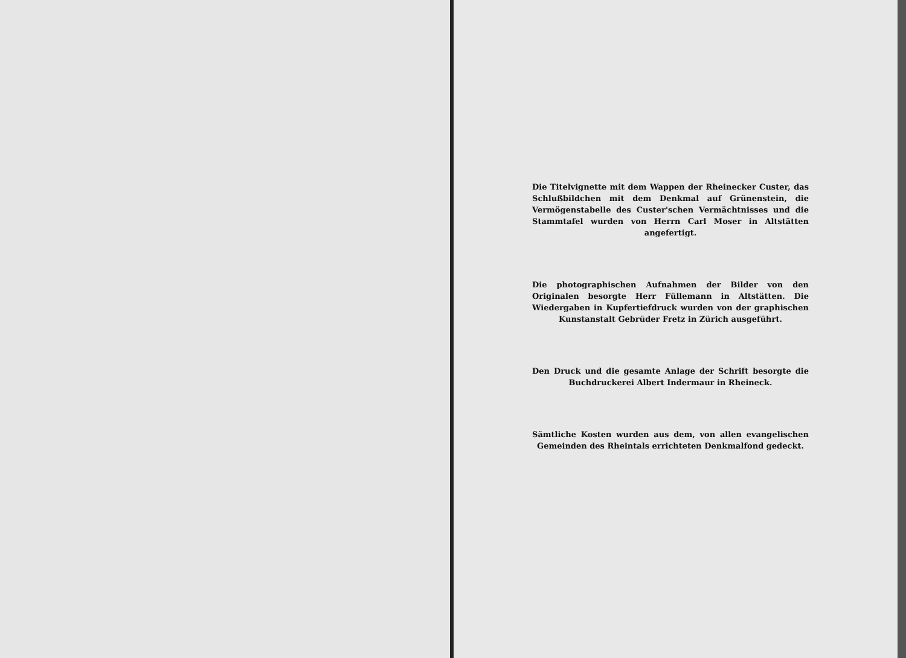Die Titelvignette mit dem Wappen der Rheinecker Custer, das Schlußbildchen mit dem Denkmal auf Grünenstein, die Vermögenstabelle des Custer'schen Vermächtnisses und die Stammtafel wurden von Herrn Carl Moser in Altstätten angefertigt.
Die photographischen Aufnahmen der Bilder von den Originalen besorgte Herr Füllemann in Altstätten. Die Wiedergaben in Kupfertiefdruck wurden von der graphischen Kunstanstalt Gebrüder Fretz in Zürich ausgeführt.
Den Druck und die gesamte Anlage der Schrift besorgte die Buchdruckerei Albert Indermaur in Rheineck.
Sämtliche Kosten wurden aus dem, von allen evangelischen Gemeinden des Rheintals errichteten Denkmalfond gedeckt.